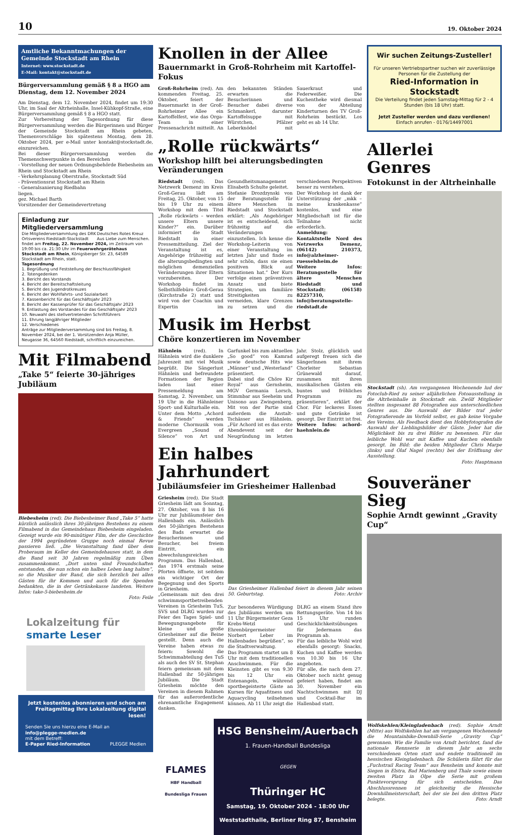10 19. Oktober 2024
Amtliche Bekanntmachungen der Gemeinde Stockstadt am Rhein
Internet: www.stockstadt.de
E-Mail: kontakt@stockstadt.de
Bürgerversammlung gemäß § 8 a HGO am Dienstag, dem 12. November 2024
Am Dienstag, dem 12. November 2024, findet um 19:30 Uhr, im Saal der Altrheinhalle, Insel-Kühkopf-Straße, eine Bürgerversammlung gemäß § 8 a HGO statt.
Zur Vorbereitung der Tagesordnung für diese Bürgerversammlung werden die Bürgerinnen und Bürger der Gemeinde Stockstadt am Rhein gebeten, Themenvorschläge bis spätestens Montag, dem 28. Oktober 2024, per e-Mail unter kontakt@stockstadt.de, einzureichen.
Bei dieser Bürgerversammlung werden die Themenschwerpunkte in den Bereichen
- Vorstellung der neuen Ordnungsbehörde Biebesheim am Rhein und Stockstadt am Rhein
- Verkehrsplanung Oberstraße, Stockstadt Süd
- Präventionsrat Stockstadt am Rhein
- Generalsanierung Riedbahn
liegen.
gez. Michael Barth
Vorsitzender der Gemeindevertretung
Einladung zur Mitgliederversammlung Deutsches Rotes Kreuz
Aus Liebe zum Menschen.
Die Mitgliederversammlung des DRK Ortsvereins Riedstadt-Stockstadt findet am Freitag, 22. November 2024, im Zeitraum von 19:00 bis ca. 21:30 Uhr im Feuerwehrgerätehaus Stockstadt am Rhein, Königsberger Str. 23, 64589 Stockstadt am Rhein, statt.
Tagesordnung
1. Begrüßung und Feststellung der Beschlussfähigkeit
2. Totengedenken
3. Bericht des Vorstands
4. Bericht der Bereitschaftsleitung
5. Bericht des Jugendrotkreuzes
6. Bericht der Wohlfahrts- und Sozialarbeit
7. Kassenbericht für das Geschäftsjahr 2023
8. Bericht der Kassenprüfer für das Geschäftsjahr 2023
9. Entlastung des Vorstandes für das Geschäftsjahr 2023
10. Neuwahl des stellvertretenden Schriftführers
11. Ehrung langjähriger Mitglieder
12. Verschiedenes
Anträge zur Mitgliederversammlung sind bis Freitag, 8. November 2024, bei der 1. Vorsitzenden Anja Müller, Neugasse 36, 64560 Riedstadt, schriftlich einzureichen.
Mit Filmabend
„Take 5“ feierte 30-jähriges Jubiläum
Biebesheim (red). Die Biebesheimer Band „Take 5“ hatte kürzlich anlässlich ihres 30-jährigen Bestehens zu einem Filmabend in das Gemeindehaus Biebesheim eingeladen. Gezeigt wurde ein 90-minütiger Film, der die Geschichte der 1994 gegründeten Gruppe noch einmal Revue passieren ließ. „Die Veranstaltung fand über dem Proberaum im Keller des Gemeindehauses statt, in dem die Band seit 30 Jahren regelmäßig zum Üben zusammenkommt. „Dort unten sind Freundschaften entstanden, die nun schon ein halbes Leben lang halten“, so die Musiker der Band, die sich herzlich bei allen Gästen für ihr Kommen und auch für die Spenden bedankten, die in der Getränkekasse landeten. Weitere Infos: take-5-biebesheim.de
Foto: Feile
Lokalzeitung für
smarte Leser
Jetzt kostenlos abonnieren und schon am Freitagmittag Ihre Lokalzeitung digital lesen!
Senden Sie uns hierzu eine E-Mail an
info@plegge-medien.de
mit dem Betreff:
E-Paper Ried-Information PLEGGE Medien
Knollen in der Allee
Bauernmarkt in Groß-Rohrheim mit Kartoffel-Fokus
Groß-Rohrheim (red). Am kommenden Freitag, 25. Oktober, feiert der Bauernmarkt in der Groß-Rohrheimer Allee ein Kartoffelfest, wie das Orga-Team in einer Pressenachricht mitteilt. An den bekannten Ständen erwarten die Besucherinnen und Besucher dabei diverse Schmankerl, darunter Kartoffelsuppe mit Würstchen, Pfälzer Leberknödel mit Sauerkraut und Federweißer. Die Kuchentheke wird diesmal von der Abteilung Kinderturnen des TV Groß-Rohrheim bestückt. Los geht es ab 14 Uhr.
„Rolle rückwärts“
Workshop hilft bei alterungsbedingten Veränderungen
Riedstadt (red). Das Netzwerk Demenz im Kreis Groß-Gerau lädt am Freitag, 25. Oktober, von 15 bis 19 Uhr zu einem Workshop mit dem Titel „Rolle rückwärts – werden unsere Eltern unsere Kinder?“ ein. Darüber informiert die Stadt Riedstadt in einer Pressemitteilung. Ziel der Veranstaltung ist es, Angehörige frühzeitig auf die alterungsbedingten und möglichen demenziellen Veränderungen ihrer Eltern vorzubereiten. Der Workshop findet im Selbsthilfebüro Groß-Gerau (Kirchstraße 2) statt und wird von der Coachin und Expertin im Gesundheitsmanagement Elisabeth Schulte geleitet.
Stefanie Drozdzynski von der Beratungsstelle für ältere Menschen in Riedstadt und Stockstadt erklärt: „Als Angehöriger ist es entscheidend, sich frühzeitig auf die Veränderungen einzustellen. Ich kenne die Workshop-Leiterin von einer Veranstaltung im letzten Jahr und finde es sehr schön, dass sie einen positiven Blick auf Situationen hat.“ Der Kurs verfolge einen präventiven Ansatz und biete Strategien, um familiäre Streitigkeiten zu vermeiden, klare Grenzen zu setzen und die verschiedenen Perspektiven besser zu verstehen.
Der Workshop ist dank der Unterstützung der „mkk – meine krankenkasse“ kostenlos, und eine Mitgliedschaft ist für die Teilnahme nicht erforderlich.
Anmeldung: Kontaktstelle Nord des Netzwerks Demenz, (06142) 210373, info@alzheimer-ruesselsheim.de
Weitere Infos: Beratungsstelle für ältere Menschen Riedstadt und Stockstadt: (06158) 82257310, info@beratungsstelle-riedstadt.de
Musik im Herbst
Chöre konzertieren im November
Hähnlein (red). In Hähnlein wird die dunklere Jahreszeit mit viel Musik begrüßt. Die Sängerlust Hähnlein und befreundete Formationen der Region laden laut einer Pressemeldung am Samstag, 2. November, um 19 Uhr in die Hähnleiner Sport- und Kulturhalle ein.
Unter dem Motto „Achord & Friends“ werden moderne Chormusik vom Evergreen „Sound of Silence“ von Art und Garfunkel bis zum aktuellen „So good“ von Kamrad sowie deutsche Hits wie „Männer“ und „Westerland“ präsentiert.
Dabei sind die Chöre Kir Royal“ aus Gernsheim, MGV Germania Lorsch, Stimmbar aus Seeheim und Unisono aus Zwingenberg. Mit von der Partie sind außerdem die Anstalt-Tschässer aus Hähnlein. „Für Achord ist es das erste Abendevent seit der Neugründung im letzten Jahr. Stolz, glücklich und aufgeregt freuen sich die SängerInnen mit ihrem Chorleiter Sebastian Grünewald darauf, zusammen mit ihren musikalischen Gästen ein buntes und fröhliches Programm zu präsentieren“, erklärt der Chor. Für leckeres Essen und gute Getränke ist gesorgt. Der Eintritt ist frei.
Weitere Infos: achord-haehnlein.de
Ein halbes Jahrhundert
Jubiläumsfeier im Griesheimer Hallenbad
Griesheim (red). Die Stadt Griesheim lädt am Sonntag, 27. Oktober, von 8 bis 16 Uhr zur Jubiläumsfeier des Hallenbads ein. Anlässlich des 50-jährigen Bestehens des Bads erwartet die Besucherinnen und Besucher, bei freiem Eintritt, ein abwechslungsreiches Programm. Das Hallenbad, das 1974 erstmals seine Pforten öffnete, ist seitdem ein wichtiger Ort der Begegnung und des Sports in Griesheim.
„Gemeinsam mit den drei schwimmsportbetreibenden Vereinen in Griesheim TuS, SVS und DLRG wurden zur Feier des Tages Spiel- und Bewegungsangebote für kleine und große Griesheimer auf die Beine gestellt. Denn auch die Vereine haben etwas zu feiern: Sowohl die Schwimmabteilung des TuS als auch des SV St. Stephan feiern gemeinsam mit dem Hallenbad ihr 50-jähriges Jubiläum. Die Stadt Griesheim möchte den Vereinen in diesem Rahmen für das außerordentliche ehrenamtliche Engagement danken.
Das Griesheimer Hallenbad feiert in diesem Jahr seinen 50. Geburtstag. Foto: Archiv
Zur besonderen Würdigung des Jubiläums werden um 11 Uhr Bürgermeister Geza Krebs-Wetzl und Ehrenbürgermeister Norbert Leber im Hallenbades begrüßen“, so die Stadtverwaltung.
Das Programm startet um 8 Uhr mit dem traditionellen Anschwimmen. Für die Kleinsten gibt es von 9.30 bis 12 Uhr ein Entenangeln, während sportbegeisterte Gäste an Kursen für Aquafitness und Aquacycling teilnehmen können. Ab 11 Uhr zeigt die DLRG an einem Stand ihre Rettungsgeräte. Von 14 bis 15 Uhr runden Geschicklichkeitsübungen für Jedermann das Programm ab.
Für das leibliche Wohl wird ebenfalls gesorgt: Snacks, Kuchen und Kaffee werden von 10.30 bis 16 Uhr angeboten.
Für alle, die nach dem 27. Oktober noch nicht genug gefeiert haben, findet am 30. November ein Nachtschwimmen mit DJ und Cocktail-Bar im Hallenbad statt.
FLAMES
HBF Handball Bundesliga Frauen
HSG Bensheim/Auerbach
1. Frauen-Handball Bundesliga
GEGEN
Thüringer HC
Samstag, 19. Oktober 2024 - 18:00 Uhr
Weststadthalle, Berliner Ring 87, Bensheim
Wir suchen Zeitungs-Zusteller!
Für unseren Vertriebspartner suchen wir zuverlässige Personen für die Zustellung der
Ried-Information in Stockstadt
Die Verteilung findet jeden Samstag-Mittag für 2 - 4 Stunden (bis 18 Uhr) statt.
Jetzt Zusteller werden und dazu verdienen!
Einfach anrufen - 0176/14497001
Allerlei Genres
Fotokunst in der Altrheinhalle
Stockstadt (sh). Am vergangenen Wochenende lud der Fotoclub-Ried zu seiner alljährlichen Fotoausstellung in die Altrheinhalle in Stockstadt ein. Zwölf Mitglieder stellten insgesamt 88 Fotografien aus unterschiedlichen Genres aus. Die Auswahl der Bilder traf jeder Fotografierende im Vorfeld selbst, es gab keine Vorgabe des Vereins. Als Feedback dient den Hobbyfotografen die Auswahl der Lieblingsbilder der Gäste. Jeder hat die Möglichkeit bis zu drei Bilder zu benennen. Für das leibliche Wohl war mit Kaffee und Kuchen ebenfalls gesorgt. Im Bild: die beiden Mitglieder Chris Marpe (links) und Olaf Nagel (rechts) bei der Eröffnung der Ausstellung.
Foto: Hauptmann
Souveräner Sieg
Sophie Arndt gewinnt „Gravity Cup“
Wolfskehlen/Kleingladenbach (red). Sophie Arndt (Mitte) aus Wolfskehlen hat am vergangenen Wochenende die Mountainbike-Downhill-Serie „Gravity Cup“ gewonnen. Wie die Familie von Arndt berichtet, fand die nationale Rennserie in diesem Jahr an sechs verschiedenen Orten statt und endete traditionell im hessischen Kleingladenbach. Die Schülerin fährt für das „Fuchstrail Racing Team“ aus Bensheim und konnte mit Siegen in Elstra, Bad Marienberg und Thale sowie einem zweiten Platz in Olpe die Serie mit großem Punktevorsprung für sich entscheiden. Das Abschlussrennen ist gleichzeitig die Hessische Downhillmeisterschaft, bei der sie bei den dritten Platz belegte. Foto: Arndt